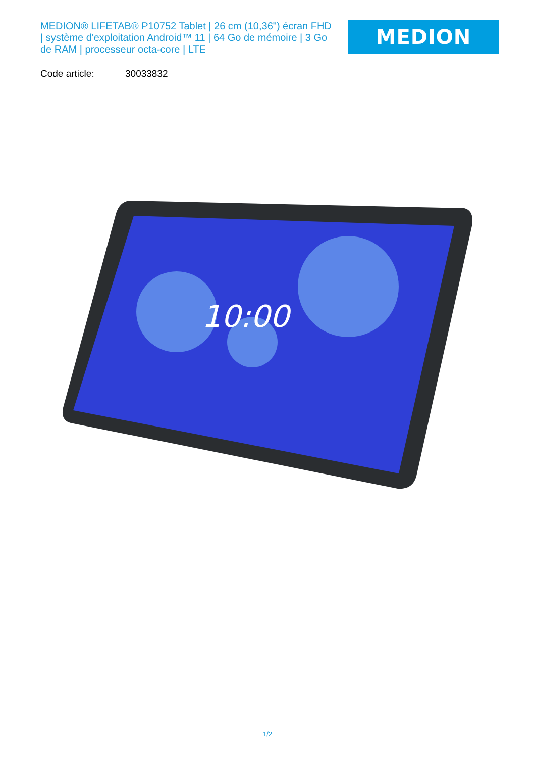MEDION® LIFETAB® P10752 Tablet | 26 cm (10,36") écran FHD | système d'exploitation Android™ 11 | 64 Go de mémoire | 3 Go de RAM | processeur octa-core | LTE
MEDION
Code article: 30033832
10:00
1/2